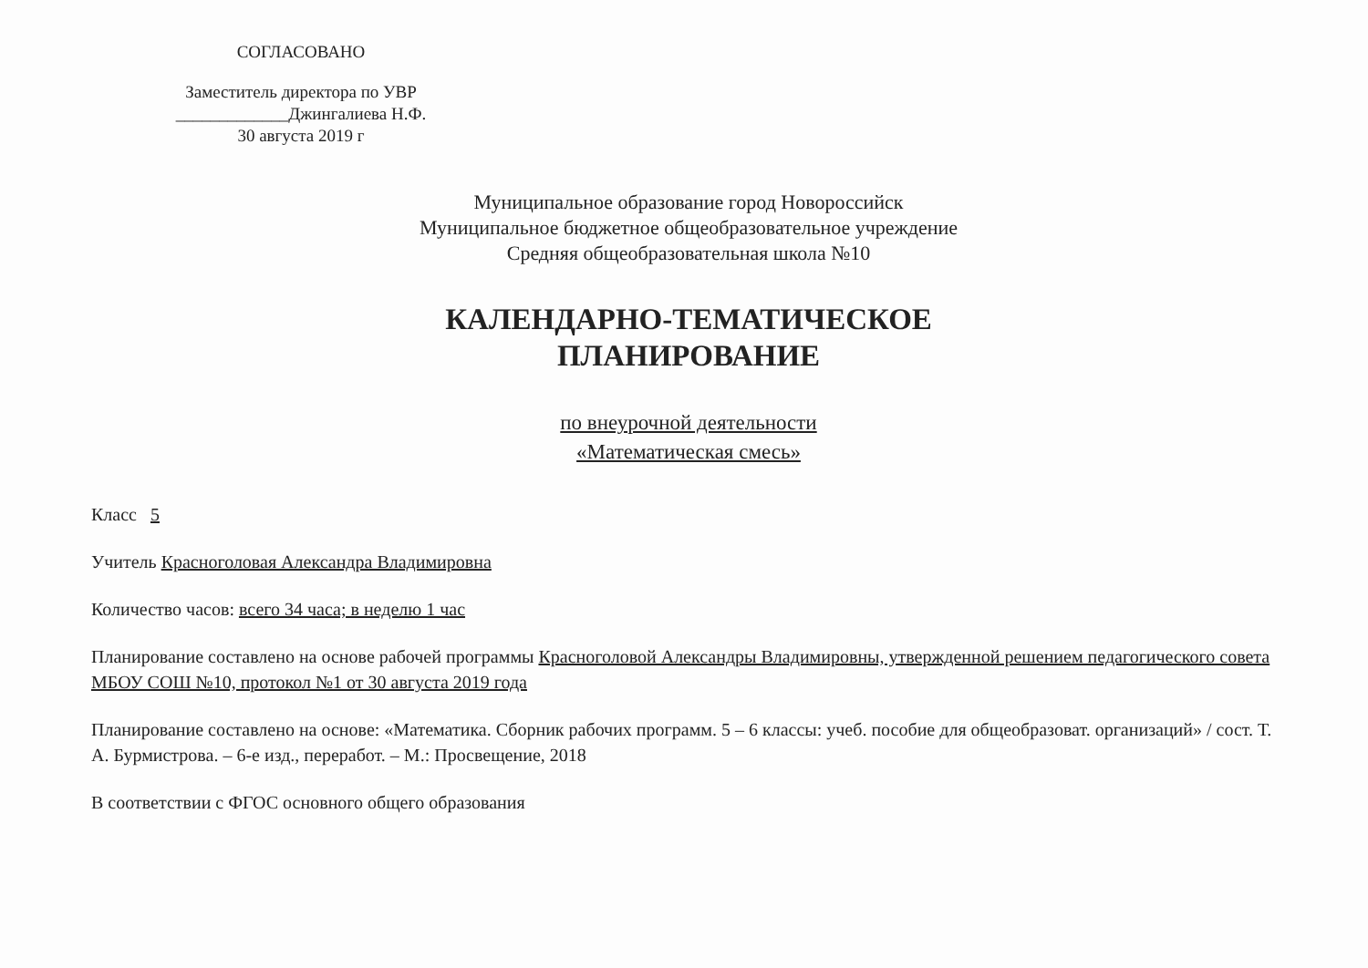СОГЛАСОВАНО
Заместитель директора по УВР
_____________Джингалиева Н.Ф.
30 августа 2019 г
Муниципальное образование город Новороссийск
Муниципальное бюджетное общеобразовательное учреждение
Средняя общеобразовательная школа №10
КАЛЕНДАРНО-ТЕМАТИЧЕСКОЕ
ПЛАНИРОВАНИЕ
по внеурочной деятельности
«Математическая смесь»
Класс 5
Учитель Красноголовая Александра Владимировна
Количество часов: всего 34 часа; в неделю 1 час
Планирование составлено на основе рабочей программы Красноголовой Александры Владимировны, утвержденной решением педагогического совета МБОУ СОШ №10, протокол №1 от 30 августа 2019 года
Планирование составлено на основе: «Математика. Сборник рабочих программ. 5 – 6 классы: учеб. пособие для общеобразоват. организаций» / сост. Т. А. Бурмистрова. – 6-е изд., переработ. – М.: Просвещение, 2018
В соответствии с ФГОС основного общего образования